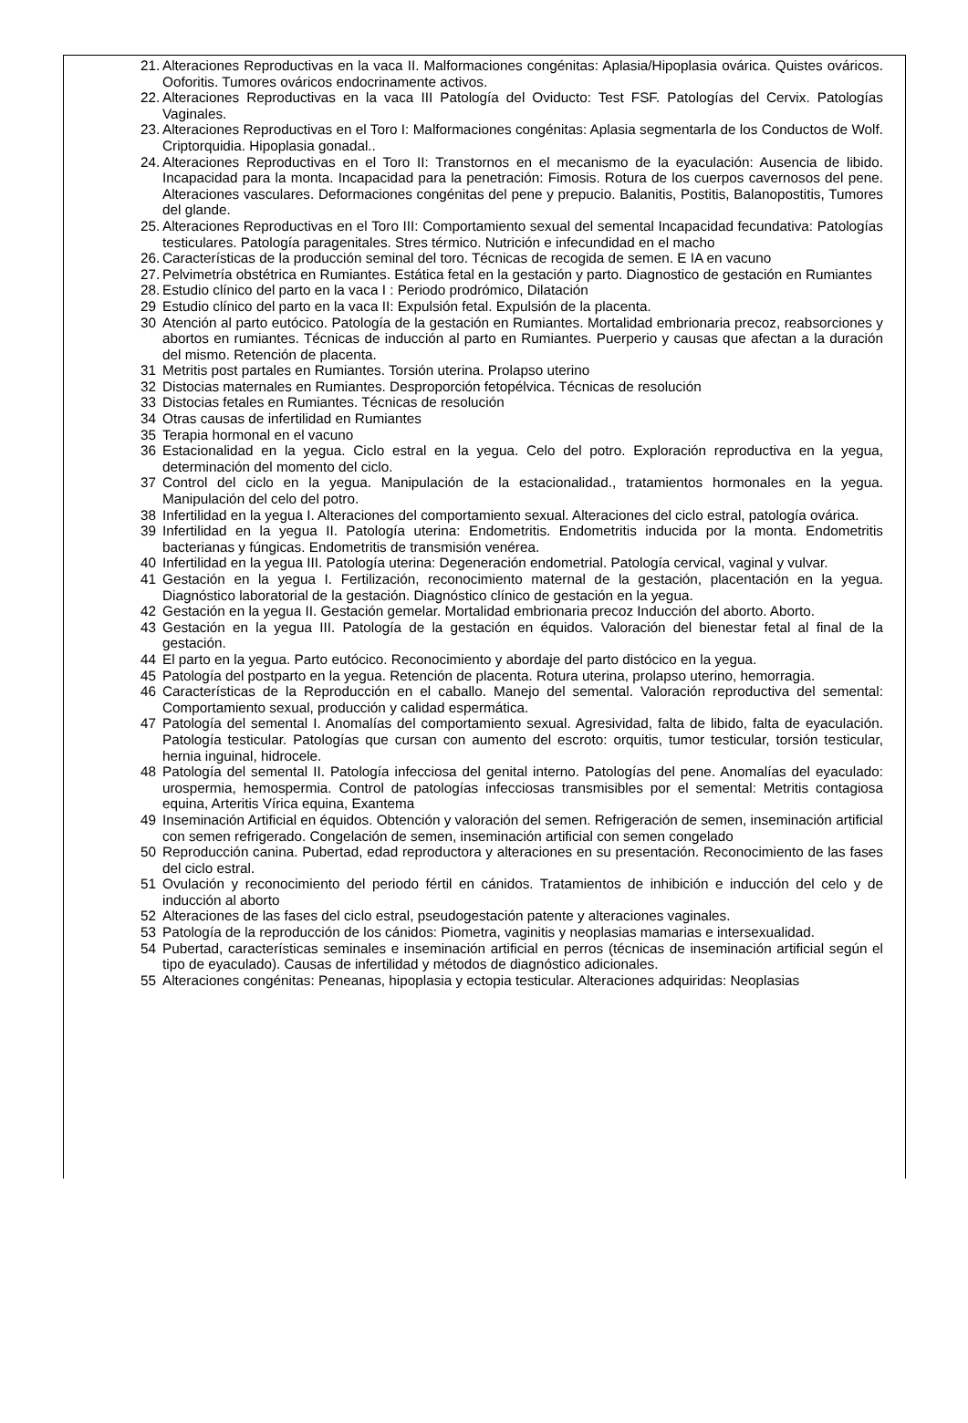21. Alteraciones Reproductivas en la vaca II. Malformaciones congénitas: Aplasia/Hipoplasia ovárica. Quistes ováricos. Ooforitis. Tumores ováricos endocrinamente activos.
22. Alteraciones Reproductivas en la vaca III Patología del Oviducto: Test FSF. Patologías del Cervix. Patologías Vaginales.
23. Alteraciones Reproductivas en el Toro I: Malformaciones congénitas: Aplasia segmentarla de los Conductos de Wolf. Criptorquidia. Hipoplasia gonadal..
24. Alteraciones Reproductivas en el Toro II: Transtornos en el mecanismo de la eyaculación: Ausencia de libido. Incapacidad para la monta. Incapacidad para la penetración: Fimosis. Rotura de los cuerpos cavernosos del pene. Alteraciones vasculares. Deformaciones congénitas del pene y prepucio. Balanitis, Postitis, Balanopostitis, Tumores del glande.
25. Alteraciones Reproductivas en el Toro III: Comportamiento sexual del semental Incapacidad fecundativa: Patologías testiculares. Patología paragenitales. Stres térmico. Nutrición e infecundidad en el macho
26. Características de la producción seminal del toro. Técnicas de recogida de semen. E IA en vacuno
27. Pelvimetría obstétrica en Rumiantes. Estática fetal en la gestación y parto. Diagnostico de gestación en Rumiantes
28. Estudio clínico del parto en la vaca I : Periodo prodrómico, Dilatación
29 Estudio clínico del parto en la vaca II: Expulsión fetal. Expulsión de la placenta.
30 Atención al parto eutócico. Patología de la gestación en Rumiantes. Mortalidad embrionaria precoz, reabsorciones y abortos en rumiantes. Técnicas de inducción al parto en Rumiantes. Puerperio y causas que afectan a la duración del mismo. Retención de placenta.
31 Metritis post partales en Rumiantes. Torsión uterina. Prolapso uterino
32 Distocias maternales en Rumiantes. Desproporción fetopélvica. Técnicas de resolución
33 Distocias fetales en Rumiantes. Técnicas de resolución
34 Otras causas de infertilidad en Rumiantes
35 Terapia hormonal en el vacuno
36 Estacionalidad en la yegua. Ciclo estral en la yegua. Celo del potro. Exploración reproductiva en la yegua, determinación del momento del ciclo.
37 Control del ciclo en la yegua. Manipulación de la estacionalidad., tratamientos hormonales en la yegua. Manipulación del celo del potro.
38 Infertilidad en la yegua I. Alteraciones del comportamiento sexual. Alteraciones del ciclo estral, patología ovárica.
39 Infertilidad en la yegua II. Patología uterina: Endometritis. Endometritis inducida por la monta. Endometritis bacterianas y fúngicas. Endometritis de transmisión venérea.
40 Infertilidad en la yegua III. Patología uterina: Degeneración endometrial. Patología cervical, vaginal y vulvar.
41 Gestación en la yegua I. Fertilización, reconocimiento maternal de la gestación, placentación en la yegua. Diagnóstico laboratorial de la gestación. Diagnóstico clínico de gestación en la yegua.
42 Gestación en la yegua II. Gestación gemelar. Mortalidad embrionaria precoz Inducción del aborto. Aborto.
43 Gestación en la yegua III. Patología de la gestación en équidos. Valoración del bienestar fetal al final de la gestación.
44 El parto en la yegua. Parto eutócico. Reconocimiento y abordaje del parto distócico en la yegua.
45 Patología del postparto en la yegua. Retención de placenta. Rotura uterina, prolapso uterino, hemorragia.
46 Características de la Reproducción en el caballo. Manejo del semental. Valoración reproductiva del semental: Comportamiento sexual, producción y calidad espermática.
47 Patología del semental I. Anomalías del comportamiento sexual. Agresividad, falta de libido, falta de eyaculación. Patología testicular. Patologías que cursan con aumento del escroto: orquitis, tumor testicular, torsión testicular, hernia inguinal, hidrocele.
48 Patología del semental II. Patología infecciosa del genital interno. Patologías del pene. Anomalías del eyaculado: urospermia, hemospermia. Control de patologías infecciosas transmisibles por el semental: Metritis contagiosa equina, Arteritis Vírica equina, Exantema
49 Inseminación Artificial en équidos. Obtención y valoración del semen. Refrigeración de semen, inseminación artificial con semen refrigerado. Congelación de semen, inseminación artificial con semen congelado
50 Reproducción canina. Pubertad, edad reproductora y alteraciones en su presentación. Reconocimiento de las fases del ciclo estral.
51 Ovulación y reconocimiento del periodo fértil en cánidos. Tratamientos de inhibición e inducción del celo y de inducción al aborto
52 Alteraciones de las fases del ciclo estral, pseudogestación patente y alteraciones vaginales.
53 Patología de la reproducción de los cánidos: Piometra, vaginitis y neoplasias mamarias e intersexualidad.
54 Pubertad, características seminales e inseminación artificial en perros (técnicas de inseminación artificial según el tipo de eyaculado). Causas de infertilidad y métodos de diagnóstico adicionales.
55 Alteraciones congénitas: Peneanas, hipoplasia y ectopia testicular. Alteraciones adquiridas: Neoplasias